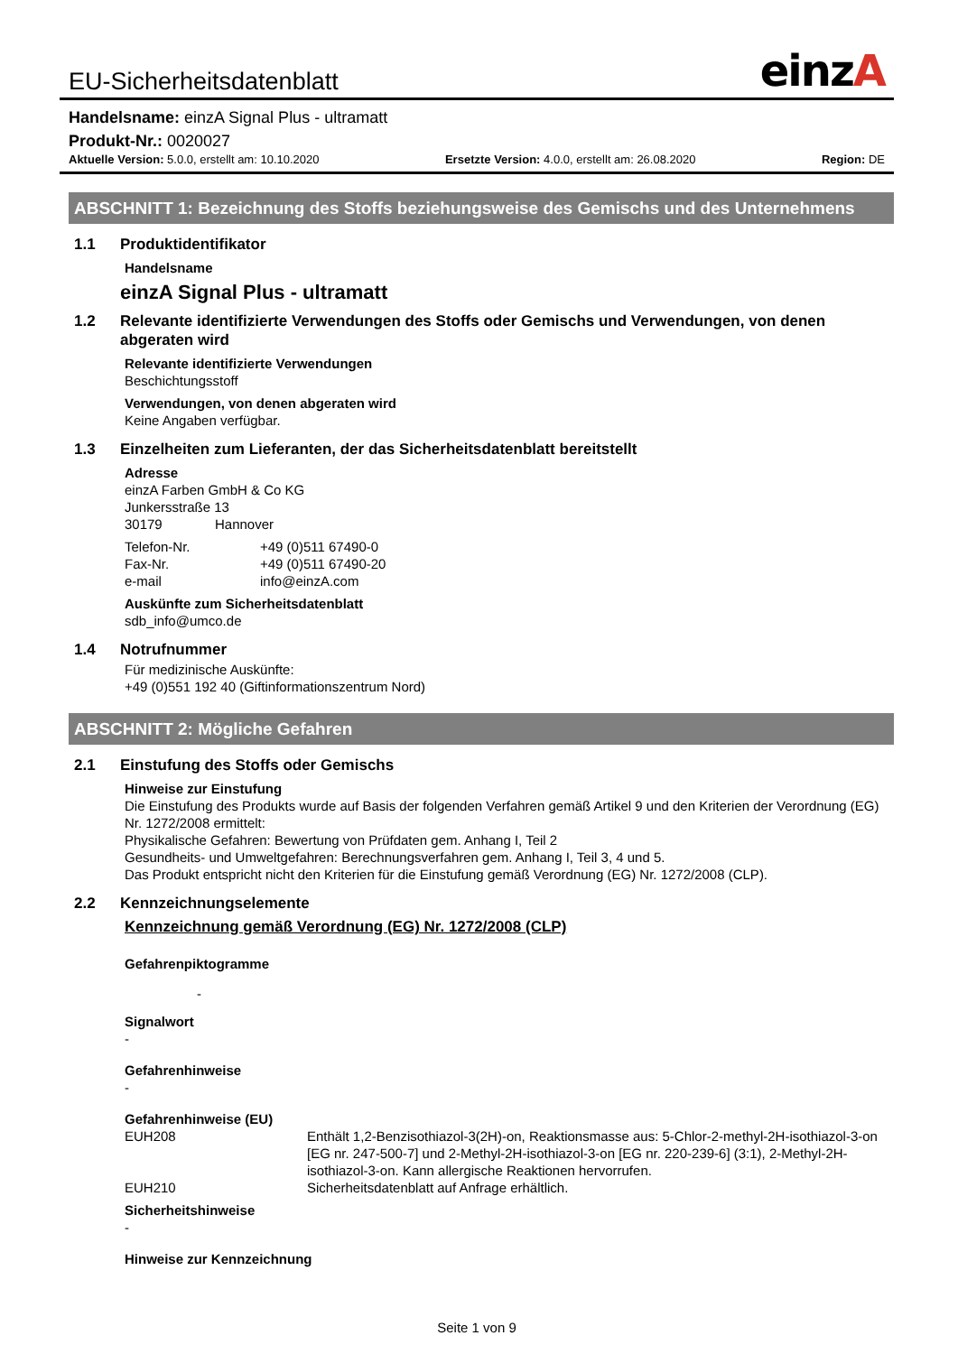EU-Sicherheitsdatenblatt
einzA
Handelsname: einzA Signal Plus - ultramatt
Produkt-Nr.: 0020027
Aktuelle Version: 5.0.0, erstellt am: 10.10.2020
Ersetzte Version: 4.0.0, erstellt am: 26.08.2020
Region: DE
ABSCHNITT 1: Bezeichnung des Stoffs beziehungsweise des Gemischs und des Unternehmens
1.1 Produktidentifikator
Handelsname
einzA Signal Plus - ultramatt
1.2 Relevante identifizierte Verwendungen des Stoffs oder Gemischs und Verwendungen, von denen abgeraten wird
Relevante identifizierte Verwendungen
Beschichtungsstoff
Verwendungen, von denen abgeraten wird
Keine Angaben verfügbar.
1.3 Einzelheiten zum Lieferanten, der das Sicherheitsdatenblatt bereitstellt
Adresse
einzA Farben GmbH & Co KG
Junkersstraße 13
30179 Hannover
Telefon-Nr. +49 (0)511 67490-0
Fax-Nr. +49 (0)511 67490-20
e-mail info@einzA.com
Auskünfte zum Sicherheitsdatenblatt
sdb_info@umco.de
1.4 Notrufnummer
Für medizinische Auskünfte:
+49 (0)551 192 40 (Giftinformationszentrum Nord)
ABSCHNITT 2: Mögliche Gefahren
2.1 Einstufung des Stoffs oder Gemischs
Hinweise zur Einstufung
Die Einstufung des Produkts wurde auf Basis der folgenden Verfahren gemäß Artikel 9 und den Kriterien der Verordnung (EG) Nr. 1272/2008 ermittelt:
Physikalische Gefahren: Bewertung von Prüfdaten gem. Anhang I, Teil 2
Gesundheits- und Umweltgefahren: Berechnungsverfahren gem. Anhang I, Teil 3, 4 und 5.
Das Produkt entspricht nicht den Kriterien für die Einstufung gemäß Verordnung (EG) Nr. 1272/2008 (CLP).
2.2 Kennzeichnungselemente
Kennzeichnung gemäß Verordnung (EG) Nr. 1272/2008 (CLP)
Gefahrenpiktogramme
-
Signalwort
-
Gefahrenhinweise
-
Gefahrenhinweise (EU)
EUH208 Enthält 1,2-Benzisothiazol-3(2H)-on, Reaktionsmasse aus: 5-Chlor-2-methyl-2H-isothiazol-3-on [EG nr. 247-500-7] und 2-Methyl-2H-isothiazol-3-on [EG nr. 220-239-6] (3:1), 2-Methyl-2H-isothiazol-3-on. Kann allergische Reaktionen hervorrufen.
EUH210 Sicherheitsdatenblatt auf Anfrage erhältlich.
Sicherheitshinweise
-
Hinweise zur Kennzeichnung
Seite 1 von 9